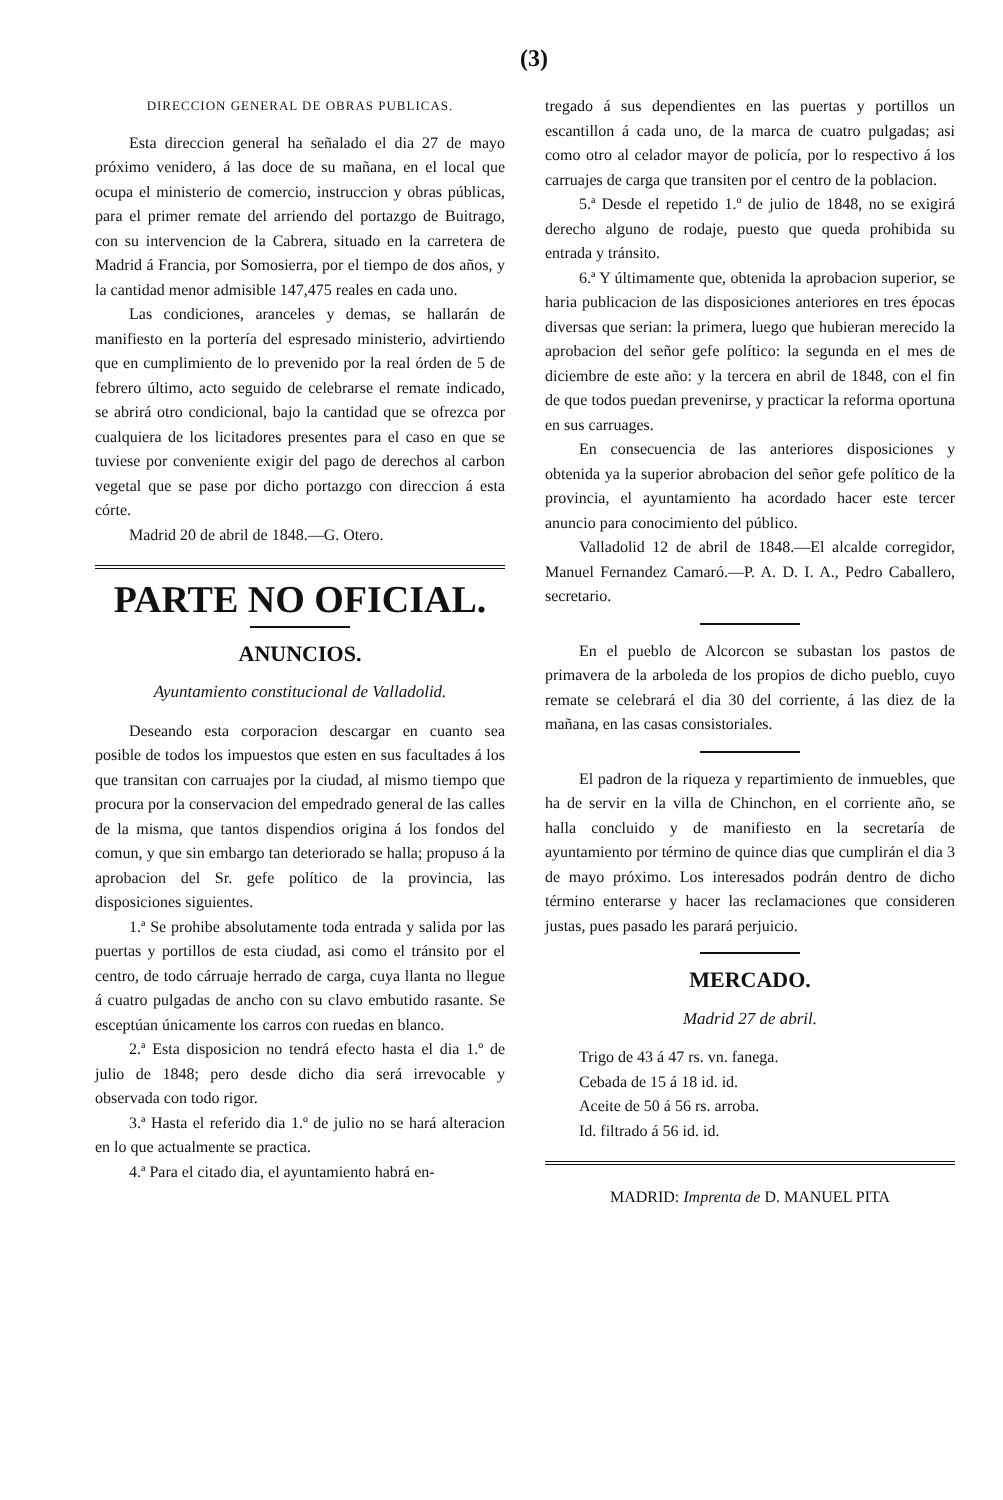(3)
DIRECCION GENERAL DE OBRAS PUBLICAS.
Esta direccion general ha señalado el dia 27 de mayo próximo venidero, á las doce de su mañana, en el local que ocupa el ministerio de comercio, instruccion y obras públicas, para el primer remate del arriendo del portazgo de Buitrago, con su intervencion de la Cabrera, situado en la carretera de Madrid á Francia, por Somosierra, por el tiempo de dos años, y la cantidad menor admisible 147,475 reales en cada uno.
Las condiciones, aranceles y demas, se hallarán de manifiesto en la portería del espresado ministerio, advirtiendo que en cumplimiento de lo prevenido por la real órden de 5 de febrero último, acto seguido de celebrarse el remate indicado, se abrirá otro condicional, bajo la cantidad que se ofrezca por cualquiera de los licitadores presentes para el caso en que se tuviese por conveniente exigir del pago de derechos al carbon vegetal que se pase por dicho portazgo con direccion á esta córte.
Madrid 20 de abril de 1848.—G. Otero.
PARTE NO OFICIAL.
ANUNCIOS.
Ayuntamiento constitucional de Valladolid.
Deseando esta corporacion descargar en cuanto sea posible de todos los impuestos que esten en sus facultades á los que transitan con carruajes por la ciudad, al mismo tiempo que procura por la conservacion del empedrado general de las calles de la misma, que tantos dispendios origina á los fondos del comun, y que sin embargo tan deteriorado se halla; propuso á la aprobacion del Sr. gefe político de la provincia, las disposiciones siguientes.
1.ª Se prohibe absolutamente toda entrada y salida por las puertas y portillos de esta ciudad, asi como el tránsito por el centro, de todo cárruaje herrado de carga, cuya llanta no llegue á cuatro pulgadas de ancho con su clavo embutido rasante. Se esceptúan únicamente los carros con ruedas en blanco.
2.ª Esta disposicion no tendrá efecto hasta el dia 1.º de julio de 1848; pero desde dicho dia será irrevocable y observada con todo rigor.
3.ª Hasta el referido dia 1.º de julio no se hará alteracion en lo que actualmente se practica.
4.ª Para el citado dia, el ayuntamiento habrá en-
tregado á sus dependientes en las puertas y portillos un escantillon á cada uno, de la marca de cuatro pulgadas; asi como otro al celador mayor de policía, por lo respectivo á los carruajes de carga que transiten por el centro de la poblacion.
5.ª Desde el repetido 1.º de julio de 1848, no se exigirá derecho alguno de rodaje, puesto que queda prohibida su entrada y tránsito.
6.ª Y últimamente que, obtenida la aprobacion superior, se haria publicacion de las disposiciones anteriores en tres épocas diversas que serian: la primera, luego que hubieran merecido la aprobacion del señor gefe político: la segunda en el mes de diciembre de este año: y la tercera en abril de 1848, con el fin de que todos puedan prevenirse, y practicar la reforma oportuna en sus carruages.
En consecuencia de las anteriores disposiciones y obtenida ya la superior abrobacion del señor gefe político de la provincia, el ayuntamiento ha acordado hacer este tercer anuncio para conocimiento del público.
Valladolid 12 de abril de 1848.—El alcalde corregidor, Manuel Fernandez Camaró.—P. A. D. I. A., Pedro Caballero, secretario.
En el pueblo de Alcorcon se subastan los pastos de primavera de la arboleda de los propios de dicho pueblo, cuyo remate se celebrará el dia 30 del corriente, á las diez de la mañana, en las casas consistoriales.
El padron de la riqueza y repartimiento de inmuebles, que ha de servir en la villa de Chinchon, en el corriente año, se halla concluido y de manifiesto en la secretaría de ayuntamiento por término de quince dias que cumplirán el dia 3 de mayo próximo. Los interesados podrán dentro de dicho término enterarse y hacer las reclamaciones que consideren justas, pues pasado les parará perjuicio.
MERCADO.
Madrid 27 de abril.
Trigo de 43 á 47 rs. vn. fanega.
Cebada de 15 á 18 id. id.
Aceite de 50 á 56 rs. arroba.
Id. filtrado á 56 id. id.
MADRID: Imprenta de D. MANUEL PITA